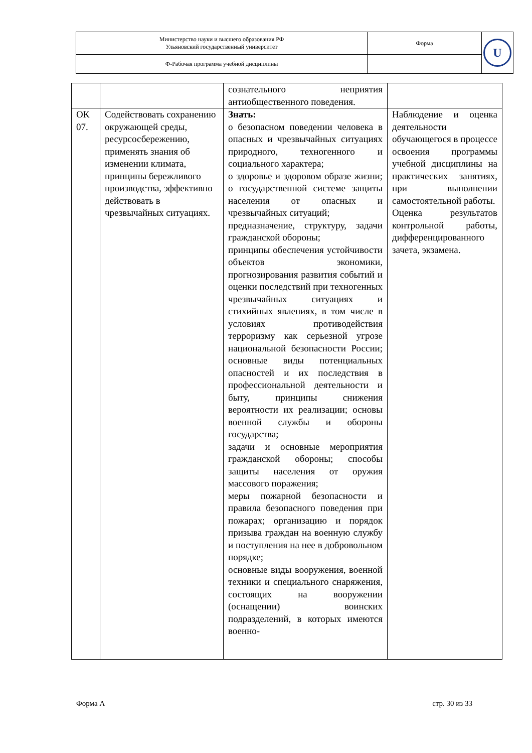| Министерство науки и высшего образования РФ Ульяновский государственный университет | Форма | U |
| Ф-Рабочая программа учебной дисциплины | | |
| | | сознательного неприятия антиобщественного поведения. | |
| ОК 07. | Содействовать сохранению окружающей среды, ресурсосбережению, применять знания об изменении климата, принципы бережливого производства, эффективно действовать в чрезвычайных ситуациях. | Знать: о безопасном поведении человека в опасных и чрезвычайных ситуациях природного, техногенного и социального характера; о здоровье и здоровом образе жизни; о государственной системе защиты населения от опасных и чрезвычайных ситуаций; предназначение, структуру, задачи гражданской обороны; принципы обеспечения устойчивости объектов экономики, прогнозирования развития событий и оценки последствий при техногенных чрезвычайных ситуациях и стихийных явлениях, в том числе в условиях противодействия терроризму как серьезной угрозе национальной безопасности России; основные виды потенциальных опасностей и их последствия в профессиональной деятельности и быту, принципы снижения вероятности их реализации; основы военной службы и обороны государства; задачи и основные мероприятия гражданской обороны; способы защиты населения от оружия массового поражения; меры пожарной безопасности и правила безопасного поведения при пожарах; организацию и порядок призыва граждан на военную службу и поступления на нее в добровольном порядке; основные виды вооружения, военной техники и специального снаряжения, состоящих на вооружении (оснащении) воинских подразделений, в которых имеются военно- | Наблюдение и оценка деятельности обучающегося в процессе освоения программы учебной дисциплины на практических занятиях, при выполнении самостоятельной работы. Оценка результатов контрольной работы, дифференцированного зачета, экзамена. |
Форма А стр. 30 из 33